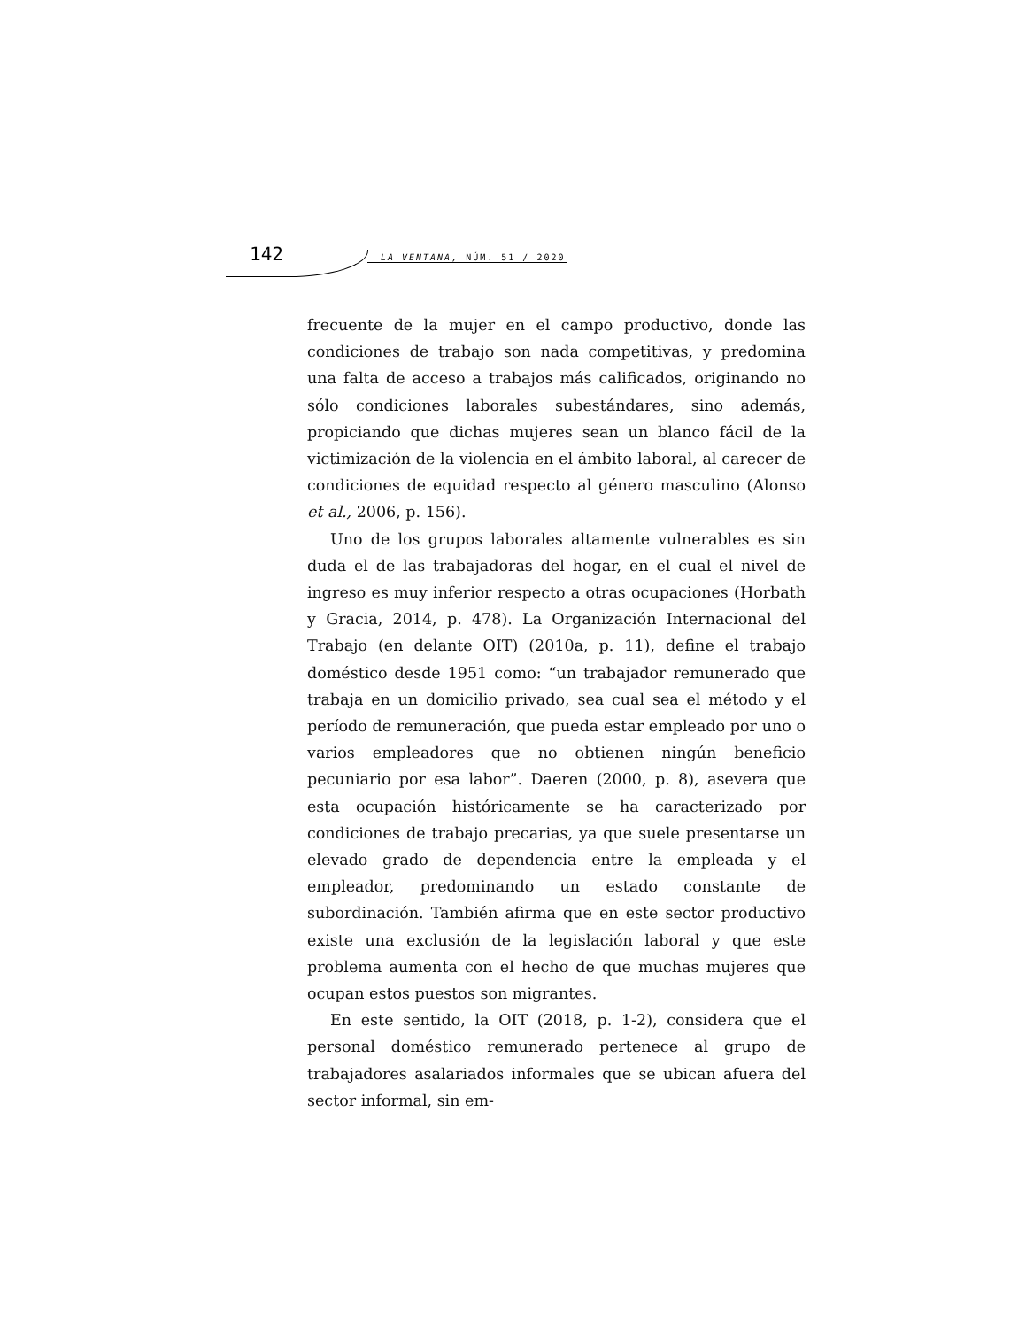142 LA VENTANA, NÚM. 51 / 2020
frecuente de la mujer en el campo productivo, donde las condiciones de trabajo son nada competitivas, y predomina una falta de acceso a trabajos más calificados, originando no sólo condiciones laborales subestándares, sino además, propiciando que dichas mujeres sean un blanco fácil de la victimización de la violencia en el ámbito laboral, al carecer de condiciones de equidad respecto al género masculino (Alonso et al., 2006, p. 156).
Uno de los grupos laborales altamente vulnerables es sin duda el de las trabajadoras del hogar, en el cual el nivel de ingreso es muy inferior respecto a otras ocupaciones (Horbath y Gracia, 2014, p. 478). La Organización Internacional del Trabajo (en delante OIT) (2010a, p. 11), define el trabajo doméstico desde 1951 como: “un trabajador remunerado que trabaja en un domicilio privado, sea cual sea el método y el período de remuneración, que pueda estar empleado por uno o varios empleadores que no obtienen ningún beneficio pecuniario por esa labor”. Daeren (2000, p. 8), asevera que esta ocupación históricamente se ha caracterizado por condiciones de trabajo precarias, ya que suele presentarse un elevado grado de dependencia entre la empleada y el empleador, predominando un estado constante de subordinación. También afirma que en este sector productivo existe una exclusión de la legislación laboral y que este problema aumenta con el hecho de que muchas mujeres que ocupan estos puestos son migrantes.
En este sentido, la OIT (2018, p. 1-2), considera que el personal doméstico remunerado pertenece al grupo de trabajadores asalariados informales que se ubican afuera del sector informal, sin em-